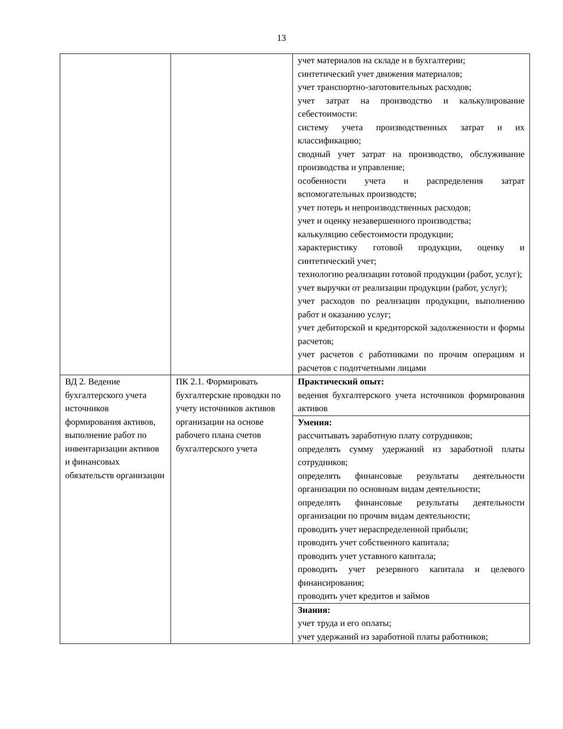13
| | | учет материалов на складе и в бухгалтерии; синтетический учет движения материалов; учет транспортно-заготовительных расходов; учет затрат на производство и калькулирование себестоимости: систему учета производственных затрат и их классификацию; сводный учет затрат на производство, обслуживание производства и управление; особенности учета и распределения затрат вспомогательных производств; учет потерь и непроизводственных расходов; учет и оценку незавершенного производства; калькуляцию себестоимости продукции; характеристику готовой продукции, оценку и синтетический учет; технологию реализации готовой продукции (работ, услуг); учет выручки от реализации продукции (работ, услуг); учет расходов по реализации продукции, выполнению работ и оказанию услуг; учет дебиторской и кредиторской задолженности и формы расчетов; учет расчетов с работниками по прочим операциям и расчетов с подотчетными лицами |
| ВД 2. Ведение бухгалтерского учета источников формирования активов, выполнение работ по инвентаризации активов и финансовых обязательств организации | ПК 2.1. Формировать бухгалтерские проводки по учету источников активов организации на основе рабочего плана счетов бухгалтерского учета | Практический опыт: ведения бухгалтерского учета источников формирования активов |
| | | Умения: рассчитывать заработную плату сотрудников; определять сумму удержаний из заработной платы сотрудников; определять финансовые результаты деятельности организации по основным видам деятельности; определять финансовые результаты деятельности организации по прочим видам деятельности; проводить учет нераспределенной прибыли; проводить учет собственного капитала; проводить учет уставного капитала; проводить учет резервного капитала и целевого финансирования; проводить учет кредитов и займов |
| | | Знания: учет труда и его оплаты; учет удержаний из заработной платы работников; |